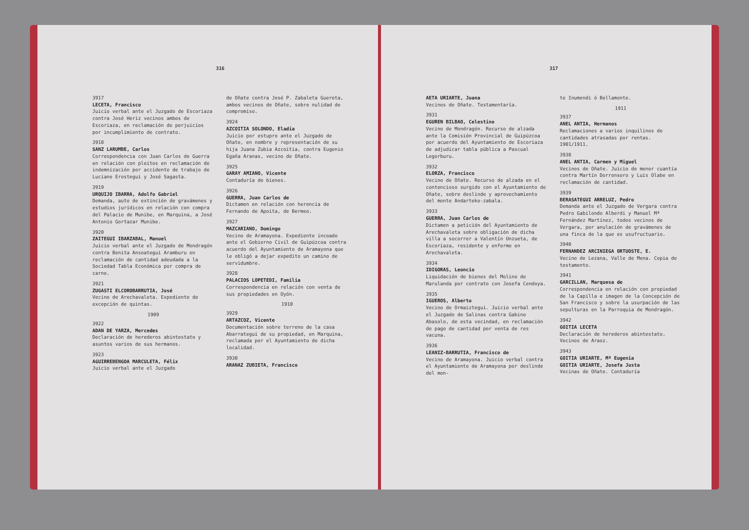316
3917
LECETA, Francisco
Juicio verbal ante el Juzgado de Escoriaza contra José Heriz vecinos ambos de Escoriaza, en reclamación de perjuicios por incumplimiento de contrato.
3918
SANZ LARUMBE, Carlos
Correspondencia con Juan Carlos de Guerra en relación con pleitos en reclamación de indemnización por accidente de trabajo de Luciano Erostegui y José Sagasta.
3919
URQUIJO IBARRA, Adolfo Gabriel
Demanda, auto de extinción de gravámenes y estudios jurídicos en relación con compra del Palacio de Munibe, en Marquina, a José Antonio Gortazar Munibe.
3920
ZAITEGUI IBARZABAL, Manuel
Juicio verbal ante el Juzgado de Mondragón contra Benita Ansoategui Aramburu en reclamación de cantidad adeudada a la Sociedad Tabla Económica por compra de carne.
3921
ZUGASTI ELCOROBARRUTIA, José
Vecino de Arechavaleta. Expediente de excepción de quintas.
1909
3922
ADAN DE YARZA, Mercedes
Declaración de herederos abintestato y asuntos varios de sus hermanos.
3923
AGUIRREBENGOA MARCULETA, Félix
Juicio verbal ante el Juzgado
de Oñate contra José P. Zabaleta Guereta, ambos vecinos de Oñate, sobre nulidad de compromiso.
3924
AZCOITIA SOLONDO, Eladia
Juicio por estupro ante el Juzgado de Oñate, en nombre y representación de su hija Juana Zubia Azcoitia, contra Eugenio Egaña Aranas, vecino de Oñate.
3925
GARAY AMIANO, Vicente
Contaduría de bienes.
3926
GUERRA, Juan Carlos de
Dictamen en relación con herencia de Fernando de Apoita, de Bermeo.
3927
MAZCARIANO, Domingo
Vecino de Aramayona. Expediente incoado ante el Gobierno Civil de Guipúzcoa contra acuerdo del Ayuntamiento de Aramayona que le obligó a dejar expedito un camino de servidumbre.
3928
PALACIOS LOPETEDI, Familia
Correspondencia en relación con venta de sus propiedades en Oyón.
1910
3929
ARTAZCOZ, Vicente
Documentación sobre terreno de la casa Abarrategui de su propiedad, en Marquina, reclamada por el Ayuntamiento de dicha localidad.
3930
ARANAZ ZUBIETA, Francisco
317
AETA URIARTE, Juana
Vecinos de Oñate. Testamentaría.
3931
EGUREN BILBAO, Celestino
Vecino de Mondragón. Recurso de alzada ante la Comisión Provincial de Guipúzcoa por acuerdo del Ayuntamiento de Escoriaza de adjudicar tabla pública a Pascual Legorburu.
3932
ELORZA, Francisco
Vecino de Oñate. Recurso de alzada en el contencioso surgido con el Ayuntamiento de Oñate, sobre deslinde y aprovechamiento del monte Andarteko-zabala.
3933
GUERRA, Juan Carlos de
Dictamen a petición del Ayuntamiento de Arechavaleta sobre obligación de dicha villa a socorrer a Valentín Unzueta, de Escoriaza, residente y enfermo en Arechavaleta.
3934
IDIGORAS, Leoncio
Liquidación de bienes del Molino de Marulanda por contrato con Josefa Cendoya.
3935
IGUEROS, Alberto
Vecino de Ormaiztegui. Juicio verbal ante el Juzgado de Salinas contra Gabino Abasolo, de esta vecindad, en reclamación de pago de cantidad por venta de res vacuna.
3936
LEANIZ-BARRUTIA, Francisco de
Vecino de Aramayona. Juicio verbal contra el Ayuntamiento de Aramayona por deslinde del mon-
te Inumendi ó Bellamonte.
1911
3937
ANEL ANTIA, Hermanos
Reclamaciones a varios inquilinos de cantidades atrasadas por rentas. 1901/1911.
3938
ANEL ANTIA, Carmen y Miguel
Vecinos de Oñate. Juicio de menor cuantía contra Martín Dorronsoro y Luis Olabe en reclamación de cantidad.
3939
BERASATEGUI ARRELUZ, Pedro
Demanda ante el Juzgado de Vergara contra Pedro Gabilondo Alberdi y Manuel Mª Fernández Martínez, todos vecinos de Vergara, por anulación de gravámenes de una finca de la que es usufructuario.
3940
FERNANDEZ ARCINIEGA ORTUOSTE, E.
Vecino de Lezana, Valle de Mena. Copia de testamento.
3941
GARCILLAN, Marquesa de
Correspondencia en relación con propiedad de la Capilla e imagen de la Concepción de San Francisco y sobre la usurpación de las sepulturas en la Parroquia de Mondragón.
3942
GOITIA LECETA
Declaración de herederos abintestato. Vecinos de Araoz.
3943
GOITIA URIARTE, Mª Eugenia
GOITIA URIARTE, Josefa Justa
Vecinas de Oñate. Contaduría